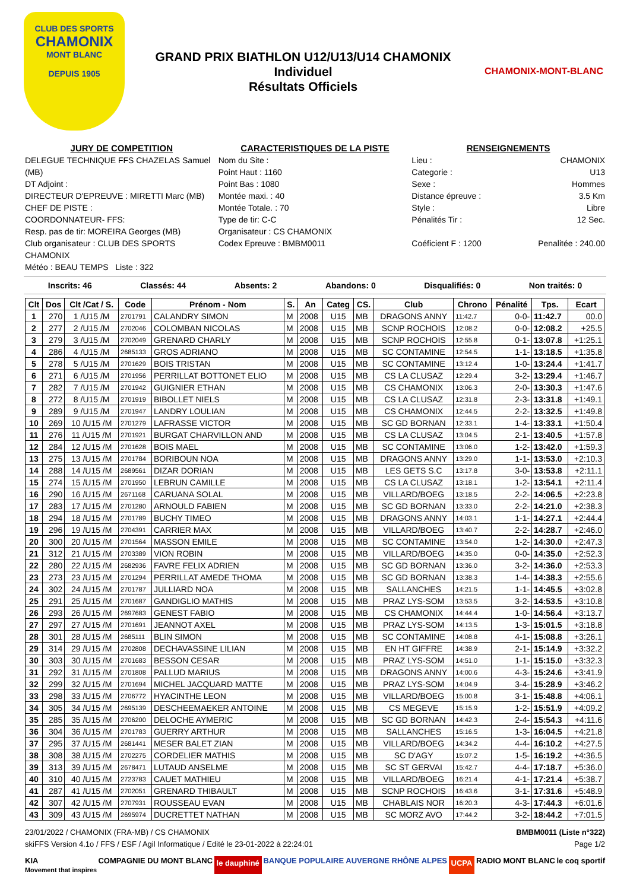CLUB DES SPORTS
CHAMONIX
MONT BLANC
DEPUIS 1905
GRAND PRIX BIATHLON U12/U13/U14 CHAMONIX
Individuel
Résultats Officiels
CHAMONIX-MONT-BLANC
JURY DE COMPETITION
DELEGUE TECHNIQUE FFS CHAZELAS Samuel (MB)
DT Adjoint :
DIRECTEUR D'EPREUVE : MIRETTI Marc (MB)
CHEF DE PISTE :
COORDONNATEUR- FFS:
Resp. pas de tir: MOREIRA Georges (MB)
Club organisateur : CLUB DES SPORTS CHAMONIX
Météo : BEAU TEMPS Liste : 322
CARACTERISTIQUES DE LA PISTE
Nom du Site :
Point Haut : 1160
Point Bas : 1080
Montée maxi. : 40
Montée Totale. : 70
Type de tir: C-C
Organisateur : CS CHAMONIX
Codex Epreuve : BMBM0011
RENSEIGNEMENTS
Lieu : CHAMONIX
Categorie : U13
Sexe : Hommes
Distance épreuve : 3.5 Km
Style : Libre
Pénalités Tir : 12 Sec.
Coéficient F : 1200 Penalitée : 240.00
Inscrits: 46 Classés: 44 Absents: 2 Abandons: 0 Disqualifiés: 0 Non traités: 0
| Clt | Dos | Clt /Cat / S. | Code | Prénom - Nom | S. | An | Categ | CS. | Club | Chrono | Pénalité | Tps. | Ecart |
| --- | --- | --- | --- | --- | --- | --- | --- | --- | --- | --- | --- | --- | --- |
| 1 | 270 | 1 /U15 /M | 2701791 | CALANDRY SIMON | M | 2008 | U15 | MB | DRAGONS ANNY | 11:42.7 | 0-0- | 11:42.7 | 00.0 |
| 2 | 277 | 2 /U15 /M | 2702046 | COLOMBAN NICOLAS | M | 2008 | U15 | MB | SCNP ROCHOIS | 12:08.2 | 0-0- | 12:08.2 | +25.5 |
| 3 | 279 | 3 /U15 /M | 2702049 | GRENARD CHARLY | M | 2008 | U15 | MB | SCNP ROCHOIS | 12:55.8 | 0-1- | 13:07.8 | +1:25.1 |
| 4 | 286 | 4 /U15 /M | 2685133 | GROS ADRIANO | M | 2008 | U15 | MB | SC CONTAMINE | 12:54.5 | 1-1- | 13:18.5 | +1:35.8 |
| 5 | 278 | 5 /U15 /M | 2701629 | BOIS TRISTAN | M | 2008 | U15 | MB | SC CONTAMINE | 13:12.4 | 1-0- | 13:24.4 | +1:41.7 |
| 6 | 271 | 6 /U15 /M | 2701956 | PERRILLAT BOTTONET ELIO | M | 2008 | U15 | MB | CS LA CLUSAZ | 12:29.4 | 3-2- | 13:29.4 | +1:46.7 |
| 7 | 282 | 7 /U15 /M | 2701942 | GUIGNIER ETHAN | M | 2008 | U15 | MB | CS CHAMONIX | 13:06.3 | 2-0- | 13:30.3 | +1:47.6 |
| 8 | 272 | 8 /U15 /M | 2701919 | BIBOLLET NIELS | M | 2008 | U15 | MB | CS LA CLUSAZ | 12:31.8 | 2-3- | 13:31.8 | +1:49.1 |
| 9 | 289 | 9 /U15 /M | 2701947 | LANDRY LOULIAN | M | 2008 | U15 | MB | CS CHAMONIX | 12:44.5 | 2-2- | 13:32.5 | +1:49.8 |
| 10 | 269 | 10 /U15 /M | 2701279 | LAFRASSE VICTOR | M | 2008 | U15 | MB | SC GD BORNAN | 12:33.1 | 1-4- | 13:33.1 | +1:50.4 |
| 11 | 276 | 11 /U15 /M | 2701921 | BURGAT CHARVILLON AND | M | 2008 | U15 | MB | CS LA CLUSAZ | 13:04.5 | 2-1- | 13:40.5 | +1:57.8 |
| 12 | 284 | 12 /U15 /M | 2701628 | BOIS MAEL | M | 2008 | U15 | MB | SC CONTAMINE | 13:06.0 | 1-2- | 13:42.0 | +1:59.3 |
| 13 | 275 | 13 /U15 /M | 2701784 | BORIBOUN NOA | M | 2008 | U15 | MB | DRAGONS ANNY | 13:29.0 | 1-1- | 13:53.0 | +2:10.3 |
| 14 | 288 | 14 /U15 /M | 2689561 | DIZAR DORIAN | M | 2008 | U15 | MB | LES GETS S.C | 13:17.8 | 3-0- | 13:53.8 | +2:11.1 |
| 15 | 274 | 15 /U15 /M | 2701950 | LEBRUN CAMILLE | M | 2008 | U15 | MB | CS LA CLUSAZ | 13:18.1 | 1-2- | 13:54.1 | +2:11.4 |
| 16 | 290 | 16 /U15 /M | 2671168 | CARUANA SOLAL | M | 2008 | U15 | MB | VILLARD/BOEG | 13:18.5 | 2-2- | 14:06.5 | +2:23.8 |
| 17 | 283 | 17 /U15 /M | 2701280 | ARNOULD FABIEN | M | 2008 | U15 | MB | SC GD BORNAN | 13:33.0 | 2-2- | 14:21.0 | +2:38.3 |
| 18 | 294 | 18 /U15 /M | 2701789 | BUCHY TIMEO | M | 2008 | U15 | MB | DRAGONS ANNY | 14:03.1 | 1-1- | 14:27.1 | +2:44.4 |
| 19 | 296 | 19 /U15 /M | 2704391 | CARRIER MAX | M | 2008 | U15 | MB | VILLARD/BOEG | 13:40.7 | 2-2- | 14:28.7 | +2:46.0 |
| 20 | 300 | 20 /U15 /M | 2701564 | MASSON EMILE | M | 2008 | U15 | MB | SC CONTAMINE | 13:54.0 | 1-2- | 14:30.0 | +2:47.3 |
| 21 | 312 | 21 /U15 /M | 2703389 | VION ROBIN | M | 2008 | U15 | MB | VILLARD/BOEG | 14:35.0 | 0-0- | 14:35.0 | +2:52.3 |
| 22 | 280 | 22 /U15 /M | 2682936 | FAVRE FELIX ADRIEN | M | 2008 | U15 | MB | SC GD BORNAN | 13:36.0 | 3-2- | 14:36.0 | +2:53.3 |
| 23 | 273 | 23 /U15 /M | 2701294 | PERRILLAT AMEDE THOMA | M | 2008 | U15 | MB | SC GD BORNAN | 13:38.3 | 1-4- | 14:38.3 | +2:55.6 |
| 24 | 302 | 24 /U15 /M | 2701787 | JULLIARD NOA | M | 2008 | U15 | MB | SALLANCHES | 14:21.5 | 1-1- | 14:45.5 | +3:02.8 |
| 25 | 291 | 25 /U15 /M | 2701687 | GANDIGLIO MATHIS | M | 2008 | U15 | MB | PRAZ LYS-SOM | 13:53.5 | 3-2- | 14:53.5 | +3:10.8 |
| 26 | 293 | 26 /U15 /M | 2697683 | GENEST FABIO | M | 2008 | U15 | MB | CS CHAMONIX | 14:44.4 | 1-0- | 14:56.4 | +3:13.7 |
| 27 | 297 | 27 /U15 /M | 2701691 | JEANNOT AXEL | M | 2008 | U15 | MB | PRAZ LYS-SOM | 14:13.5 | 1-3- | 15:01.5 | +3:18.8 |
| 28 | 301 | 28 /U15 /M | 2685111 | BLIN SIMON | M | 2008 | U15 | MB | SC CONTAMINE | 14:08.8 | 4-1- | 15:08.8 | +3:26.1 |
| 29 | 314 | 29 /U15 /M | 2702808 | DECHAVASSINE LILIAN | M | 2008 | U15 | MB | EN HT GIFFRE | 14:38.9 | 2-1- | 15:14.9 | +3:32.2 |
| 30 | 303 | 30 /U15 /M | 2701683 | BESSON CESAR | M | 2008 | U15 | MB | PRAZ LYS-SOM | 14:51.0 | 1-1- | 15:15.0 | +3:32.3 |
| 31 | 292 | 31 /U15 /M | 2701808 | PALLUD MARIUS | M | 2008 | U15 | MB | DRAGONS ANNY | 14:00.6 | 4-3- | 15:24.6 | +3:41.9 |
| 32 | 299 | 32 /U15 /M | 2701694 | MICHEL JACQUARD MATTE | M | 2008 | U15 | MB | PRAZ LYS-SOM | 14:04.9 | 3-4- | 15:28.9 | +3:46.2 |
| 33 | 298 | 33 /U15 /M | 2706772 | HYACINTHE LEON | M | 2008 | U15 | MB | VILLARD/BOEG | 15:00.8 | 3-1- | 15:48.8 | +4:06.1 |
| 34 | 305 | 34 /U15 /M | 2695139 | DESCHEEMAEKER ANTOINE | M | 2008 | U15 | MB | CS MEGEVE | 15:15.9 | 1-2- | 15:51.9 | +4:09.2 |
| 35 | 285 | 35 /U15 /M | 2706200 | DELOCHE AYMERIC | M | 2008 | U15 | MB | SC GD BORNAN | 14:42.3 | 2-4- | 15:54.3 | +4:11.6 |
| 36 | 304 | 36 /U15 /M | 2701783 | GUERRY ARTHUR | M | 2008 | U15 | MB | SALLANCHES | 15:16.5 | 1-3- | 16:04.5 | +4:21.8 |
| 37 | 295 | 37 /U15 /M | 2681441 | MESER BALET ZIAN | M | 2008 | U15 | MB | VILLARD/BOEG | 14:34.2 | 4-4- | 16:10.2 | +4:27.5 |
| 38 | 308 | 38 /U15 /M | 2702275 | CORDELIER MATHIS | M | 2008 | U15 | MB | SC D'AGY | 15:07.2 | 1-5- | 16:19.2 | +4:36.5 |
| 39 | 313 | 39 /U15 /M | 2678471 | LUTAUD ANSELME | M | 2008 | U15 | MB | SC ST GERVAI | 15:42.7 | 4-4- | 17:18.7 | +5:36.0 |
| 40 | 310 | 40 /U15 /M | 2723783 | CAUET MATHIEU | M | 2008 | U15 | MB | VILLARD/BOEG | 16:21.4 | 4-1- | 17:21.4 | +5:38.7 |
| 41 | 287 | 41 /U15 /M | 2702051 | GRENARD THIBAULT | M | 2008 | U15 | MB | SCNP ROCHOIS | 16:43.6 | 3-1- | 17:31.6 | +5:48.9 |
| 42 | 307 | 42 /U15 /M | 2707931 | ROUSSEAU EVAN | M | 2008 | U15 | MB | CHABLAIS NOR | 16:20.3 | 4-3- | 17:44.3 | +6:01.6 |
| 43 | 309 | 43 /U15 /M | 2695974 | DUCRETTET NATHAN | M | 2008 | U15 | MB | SC MORZ AVO | 17:44.2 | 3-2- | 18:44.2 | +7:01.5 |
23/01/2022 / CHAMONIX (FRA-MB) / CS CHAMONIX BMBM0011 (Liste n°322)
skiFFS Version 4.1o / FFS / ESF / Agil Informatique / Edité le 23-01-2022 à 22:24:01 Page 1/2
KIA
Movement that inspires COMPAGNIE DU MONT BLANC le dauphiné BANQUE POPULAIRE AUVERGNE RHÔNE ALPES UCPA RADIO MONT BLANC le coq sportif